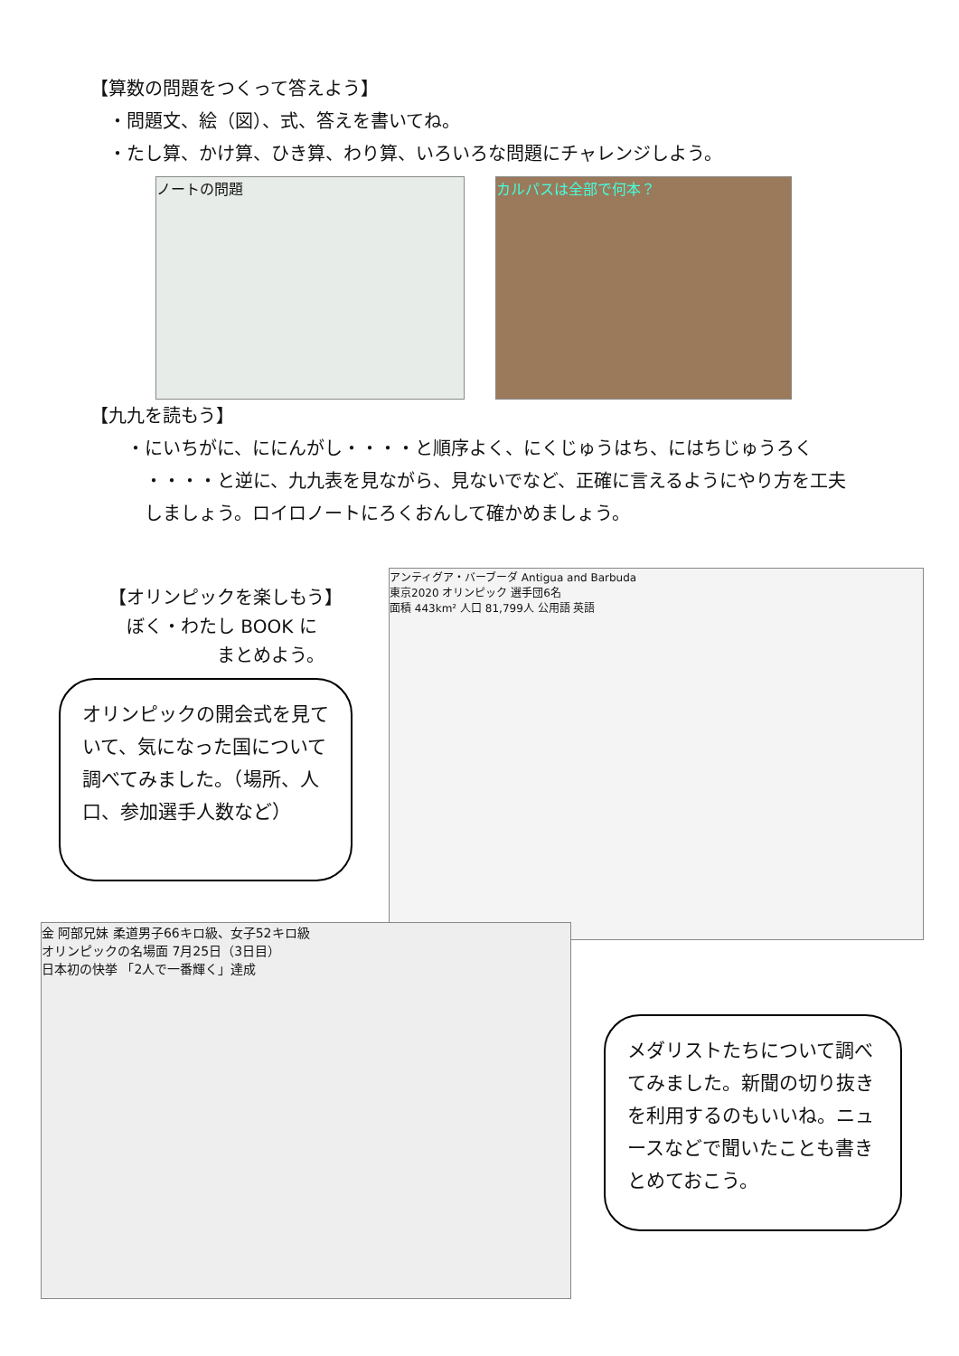【算数の問題をつくって答えよう】
　・問題文、絵（図）、式、答えを書いてね。
　・たし算、かけ算、ひき算、わり算、いろいろな問題にチャレンジしよう。
ノートの問題 カルパスは全部で何本？
【九九を読もう】
　　・にいちがに、ににんがし・・・・と順序よく、にくじゅうはち、にはちじゅうろく
　　　・・・・と逆に、九九表を見ながら、見ないでなど、正確に言えるようにやり方を工夫
　　　しましょう。ロイロノートにろくおんして確かめましょう。
【オリンピックを楽しもう】
　ぼく・わたし BOOK に
　　　　　　まとめよう。
オリンピックの開会式を見ていて、気になった国について調べてみました。（場所、人口、参加選手人数など）
アンティグア・バーブーダ Antigua and Barbuda
東京2020 オリンピック 選手団6名
面積 443km² 人口 81,799人 公用語 英語
金 阿部兄妹 柔道男子66キロ級、女子52キロ級
オリンピックの名場面 7月25日（3日目）
日本初の快挙 「2人で一番輝く」達成
メダリストたちについて調べてみました。新聞の切り抜きを利用するのもいいね。ニュースなどで聞いたことも書きとめておこう。